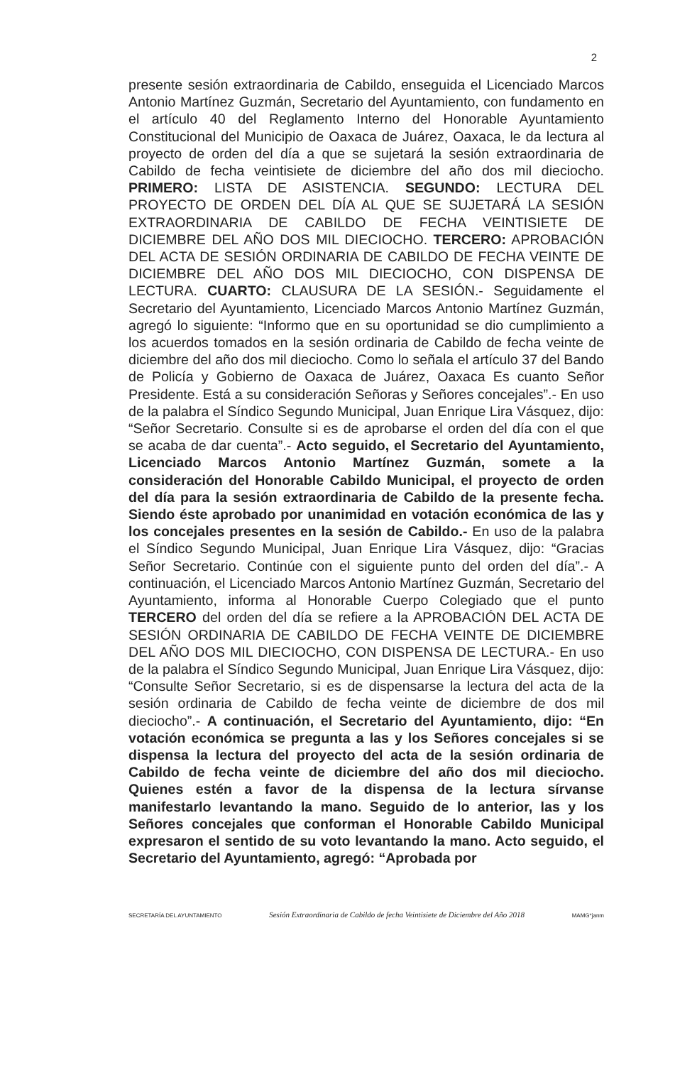2
presente sesión extraordinaria de Cabildo, enseguida el Licenciado Marcos Antonio Martínez Guzmán, Secretario del Ayuntamiento, con fundamento en el artículo 40 del Reglamento Interno del Honorable Ayuntamiento Constitucional del Municipio de Oaxaca de Juárez, Oaxaca, le da lectura al proyecto de orden del día a que se sujetará la sesión extraordinaria de Cabildo de fecha veintisiete de diciembre del año dos mil dieciocho. PRIMERO: LISTA DE ASISTENCIA. SEGUNDO: LECTURA DEL PROYECTO DE ORDEN DEL DÍA AL QUE SE SUJETARÁ LA SESIÓN EXTRAORDINARIA DE CABILDO DE FECHA VEINTISIETE DE DICIEMBRE DEL AÑO DOS MIL DIECIOCHO. TERCERO: APROBACIÓN DEL ACTA DE SESIÓN ORDINARIA DE CABILDO DE FECHA VEINTE DE DICIEMBRE DEL AÑO DOS MIL DIECIOCHO, CON DISPENSA DE LECTURA. CUARTO: CLAUSURA DE LA SESIÓN.- Seguidamente el Secretario del Ayuntamiento, Licenciado Marcos Antonio Martínez Guzmán, agregó lo siguiente: “Informo que en su oportunidad se dio cumplimiento a los acuerdos tomados en la sesión ordinaria de Cabildo de fecha veinte de diciembre del año dos mil dieciocho. Como lo señala el artículo 37 del Bando de Policía y Gobierno de Oaxaca de Juárez, Oaxaca Es cuanto Señor Presidente. Está a su consideración Señoras y Señores concejales”.- En uso de la palabra el Síndico Segundo Municipal, Juan Enrique Lira Vásquez, dijo: “Señor Secretario. Consulte si es de aprobarse el orden del día con el que se acaba de dar cuenta”.- Acto seguido, el Secretario del Ayuntamiento, Licenciado Marcos Antonio Martínez Guzmán, somete a la consideración del Honorable Cabildo Municipal, el proyecto de orden del día para la sesión extraordinaria de Cabildo de la presente fecha. Siendo éste aprobado por unanimidad en votación económica de las y los concejales presentes en la sesión de Cabildo.- En uso de la palabra el Síndico Segundo Municipal, Juan Enrique Lira Vásquez, dijo: “Gracias Señor Secretario. Continúe con el siguiente punto del orden del día”.- A continuación, el Licenciado Marcos Antonio Martínez Guzmán, Secretario del Ayuntamiento, informa al Honorable Cuerpo Colegiado que el punto TERCERO del orden del día se refiere a la APROBACIÓN DEL ACTA DE SESIÓN ORDINARIA DE CABILDO DE FECHA VEINTE DE DICIEMBRE DEL AÑO DOS MIL DIECIOCHO, CON DISPENSA DE LECTURA.- En uso de la palabra el Síndico Segundo Municipal, Juan Enrique Lira Vásquez, dijo: “Consulte Señor Secretario, si es de dispensarse la lectura del acta de la sesión ordinaria de Cabildo de fecha veinte de diciembre de dos mil dieciocho”.- A continuación, el Secretario del Ayuntamiento, dijo: “En votación económica se pregunta a las y los Señores concejales si se dispensa la lectura del proyecto del acta de la sesión ordinaria de Cabildo de fecha veinte de diciembre del año dos mil dieciocho. Quienes estén a favor de la dispensa de la lectura sírvanse manifestarlo levantando la mano. Seguido de lo anterior, las y los Señores concejales que conforman el Honorable Cabildo Municipal expresaron el sentido de su voto levantando la mano. Acto seguido, el Secretario del Ayuntamiento, agregó: “Aprobada por
SECRETARÍA DEL AYUNTAMIENTO Sesión Extraordinaria de Cabildo de fecha Veintisiete de Diciembre del Año 2018 MAMG*janm